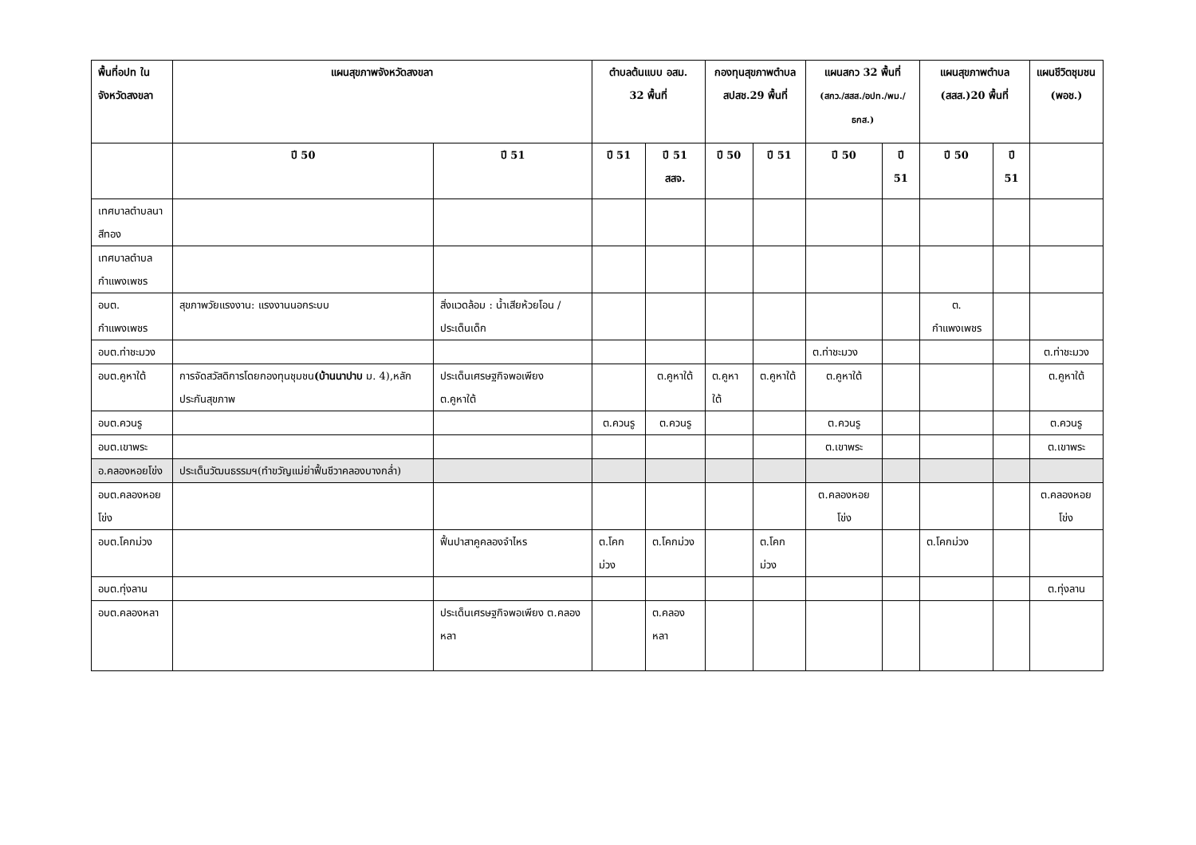| พื้นที่อปท ในจังหวัดสงขลา | แผนสุขภาพจังหวัดสงขลา | | ตำบลต้นแบบ อสม. 32 พื้นที่ | | กองทุนสุขภาพตำบล สปสช.29 พื้นที่ | | แผนสกว 32 พื้นที่ (สกว./สสส./อปท./พม./ธกส.) | | แผนสุขภาพตำบล (สสส.)20 พื้นที่ | | แผนชีวิตชุมชน (พอช.) |
| --- | --- | --- | --- | --- | --- | --- | --- | --- | --- | --- | --- |
| | ปี 50 | ปี 51 | ปี 51 | ปี 51 สสจ. | ปี 50 | ปี 51 | ปี 50 | ปี 51 | ปี 50 | ปี 51 | |
| เทศบาลตำบลนาสีทอง | | | | | | | | | | | |
| เทศบาลตำบลกำแพงเพชร | | | | | | | | | | | |
| อบต. กำแพงเพชร | สุขภาพวัยแรงงาน: แรงงานนอกระบบ | สิ่งแวดล้อม : น้ำเสียห้วยโอน /ประเด็นเด็ก | | | | | | | ต. กำแพงเพชร | | |
| อบต.ท่าชะมวง | | | | | | | ต.ท่าชะมวง | | | | ต.ท่าชะมวง |
| อบต.คูหาใต้ | การจัดสวัสดิการโดยกองทุนชุมชน (บ้านนาปาบ ม. 4),หลักประกันสุขภาพ | ประเด็นเศรษฐกิจพอเพียง ต.คูหาใต้ | | ต.คูหาใต้ | ต.คูหาใต้ | ต.คูหาใต้ | ต.คูหาใต้ | | | | ต.คูหาใต้ |
| อบต.ควนรู | | | ต.ควนรู | ต.ควนรู | | | ต.ควนรู | | | | ต.ควนรู |
| อบต.เขาพระ | | | | | | | ต.เขาพระ | | | | ต.เขาพระ |
| อ.คลองหอยโข่ง | ประเด็นวัฒนธรรมฯ(ทำขวัญแม่ย่าฟื้นชีวาคลองบางกล่ำ) | | | | | | | | | | |
| อบต.คลองหอยโข่ง | | | | | | | ต.คลองหอยโข่ง | | | | ต.คลองหอยโข่ง |
| อบต.โคกม่วง | | ฟื้นปาสาคูคลองจำไหร | ต.โคกม่วง | ต.โคกม่วง | | ต.โคกม่วง | | | ต.โคกม่วง | | |
| อบต.ทุ่งลาน | | | | | | | | | | | ต.ทุ่งลาน |
| อบต.คลองหลา | | ประเด็นเศรษฐกิจพอเพียง ต.คลองหลา | | ต.คลองหลา | | | | | | | |